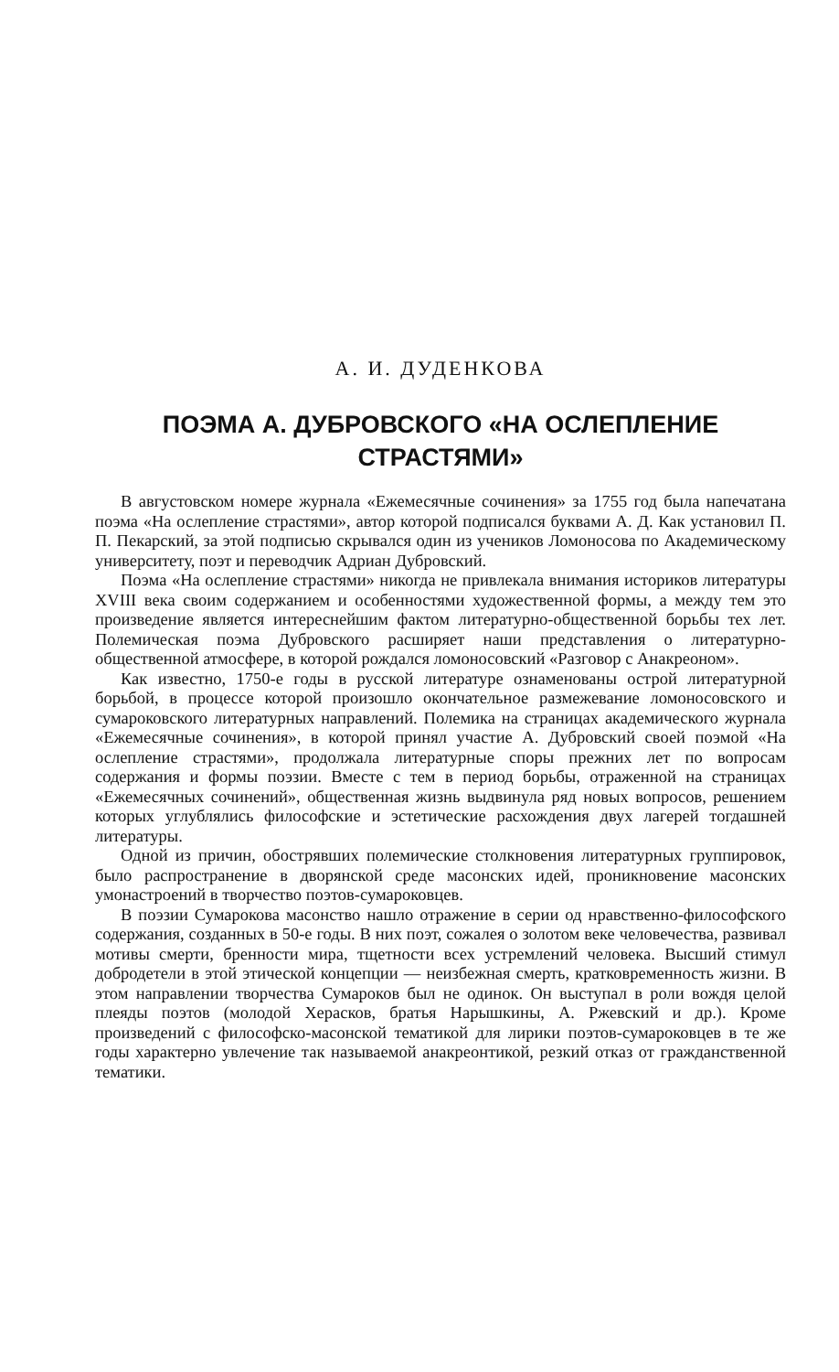А. И. ДУДЕНКОВА
ПОЭМА А. ДУБРОВСКОГО «НА ОСЛЕПЛЕНИЕ
СТРАСТЯМИ»
В августовском номере журнала «Ежемесячные сочинения» за 1755 год была напечатана поэма «На ослепление страстями», автор которой подписался буквами А. Д. Как установил П. П. Пекарский, за этой подписью скрывался один из учеников Ломоносова по Академическому университету, поэт и переводчик Адриан Дубровский.
Поэма «На ослепление страстями» никогда не привлекала внимания историков литературы XVIII века своим содержанием и особенностями художественной формы, а между тем это произведение является интереснейшим фактом литературно-общественной борьбы тех лет. Полемическая поэма Дубровского расширяет наши представления о литературно-общественной атмосфере, в которой рождался ломоносовский «Разговор с Анакреоном».
Как известно, 1750-е годы в русской литературе ознаменованы острой литературной борьбой, в процессе которой произошло окончательное размежевание ломоносовского и сумароковского литературных направлений. Полемика на страницах академического журнала «Ежемесячные сочинения», в которой принял участие А. Дубровский своей поэмой «На ослепление страстями», продолжала литературные споры прежних лет по вопросам содержания и формы поэзии. Вместе с тем в период борьбы, отраженной на страницах «Ежемесячных сочинений», общественная жизнь выдвинула ряд новых вопросов, решением которых углублялись философские и эстетические расхождения двух лагерей тогдашней литературы.
Одной из причин, обострявших полемические столкновения литературных группировок, было распространение в дворянской среде масонских идей, проникновение масонских умонастроений в творчество поэтов-сумароковцев.
В поэзии Сумарокова масонство нашло отражение в серии од нравственно-философского содержания, созданных в 50-е годы. В них поэт, сожалея о золотом веке человечества, развивал мотивы смерти, бренности мира, тщетности всех устремлений человека. Высший стимул добродетели в этой этической концепции — неизбежная смерть, кратковременность жизни. В этом направлении творчества Сумароков был не одинок. Он выступал в роли вождя целой плеяды поэтов (молодой Херасков, братья Нарышкины, А. Ржевский и др.). Кроме произведений с философско-масонской тематикой для лирики поэтов-сумароковцев в те же годы характерно увлечение так называемой анакреонтикой, резкий отказ от гражданственной тематики.